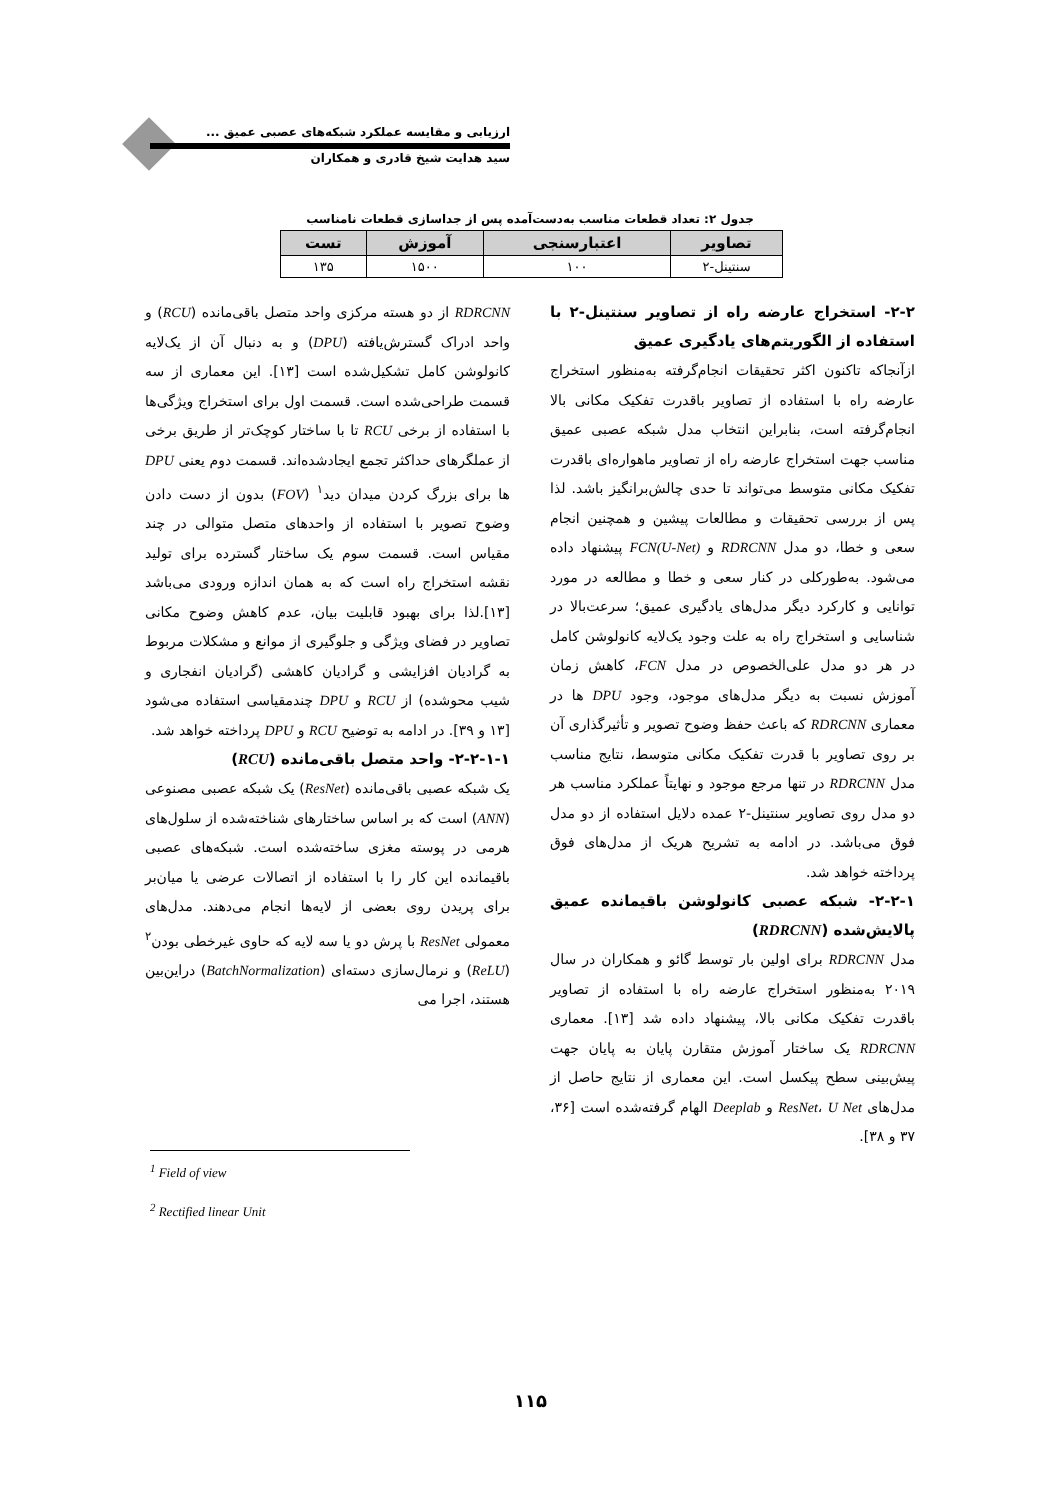ارزیابی و مقایسه عملکرد شبکه‌های عصبی عمیق ...
سید هدایت شیخ قادری و همکاران
جدول ۲: تعداد قطعات مناسب به‌دست‌آمده پس از جداسازی قطعات نامناسب
| تصاویر | اعتبارسنجی | آموزش | تست |
| --- | --- | --- | --- |
| سنتینل-۲ | ۱۰۰ | ۱۵۰۰ | ۱۳۵ |
۲-۲- استخراج عارضه راه از تصاویر سنتینل-۲ با استفاده از الگوریتم‌های یادگیری عمیق
ازآنجاکه تاکنون اکثر تحقیقات انجام‌گرفته به‌منظور استخراج عارضه راه با استفاده از تصاویر باقدرت تفکیک مکانی بالا انجام‌گرفته است، بنابراین انتخاب مدل شبکه عصبی عمیق مناسب جهت استخراج عارضه راه از تصاویر ماهواره‌ای باقدرت تفکیک مکانی متوسط می‌تواند تا حدی چالش‌برانگیز باشد. لذا پس از بررسی تحقیقات و مطالعات پیشین و همچنین انجام سعی و خطا، دو مدل RDRCNN و FCN(U-Net) پیشنهاد داده می‌شود. به‌طورکلی در کنار سعی و خطا و مطالعه در مورد توانایی و کارکرد دیگر مدل‌های یادگیری عمیق؛ سرعت‌بالا در شناسایی و استخراج راه به علت وجود یک‌لایه کانولوشن کامل در هر دو مدل علی‌الخصوص در مدل FCN، کاهش زمان آموزش نسبت به دیگر مدل‌های موجود، وجود DPU ها در معماری RDRCNN که باعث حفظ وضوح تصویر و تأثیرگذاری آن بر روی تصاویر با قدرت تفکیک مکانی متوسط، نتایج مناسب مدل RDRCNN در تنها مرجع موجود و نهایتاً عملکرد مناسب هر دو مدل روی تصاویر سنتینل-۲ عمده دلایل استفاده از دو مدل فوق می‌باشد. در ادامه به تشریح هریک از مدل‌های فوق پرداخته خواهد شد.
۲-۲-۱- شبکه عصبی کانولوشن باقیمانده عمیق پالایش‌شده (RDRCNN)
مدل RDRCNN برای اولین بار توسط گائو و همکاران در سال ۲۰۱۹ به‌منظور استخراج عارضه راه با استفاده از تصاویر باقدرت تفکیک مکانی بالا، پیشنهاد داده شد [۱۳]. معماری RDRCNN یک ساختار آموزش متقارن پایان به پایان جهت پیش‌بینی سطح پیکسل است. این معماری از نتایج حاصل از مدل‌های ResNet، U Net و Deeplab الهام گرفته‌شده است [۳۶، ۳۷ و ۳۸].
RDRCNN از دو هسته مرکزی واحد متصل باقی‌مانده (RCU) و واحد ادراک گسترش‌یافته (DPU) و به دنبال آن از یک‌لایه کانولوشن کامل تشکیل‌شده است [۱۳]. این معماری از سه قسمت طراحی‌شده است. قسمت اول برای استخراج ویژگی‌ها با استفاده از برخی RCU تا با ساختار کوچک‌تر از طریق برخی از عملگرهای حداکثر تجمع ایجادشده‌اند. قسمت دوم یعنی DPU ها برای بزرگ کردن میدان دید<sup>۱</sup> (FOV) بدون از دست دادن وضوح تصویر با استفاده از واحدهای متصل متوالی در چند مقیاس است. قسمت سوم یک ساختار گسترده برای تولید نقشه استخراج راه است که به همان اندازه ورودی می‌باشد [۱۳].لذا برای بهبود قابلیت بیان، عدم کاهش وضوح مکانی تصاویر در فضای ویژگی و جلوگیری از موانع و مشکلات مربوط به گرادیان افزایشی و گرادیان کاهشی (گرادیان انفجاری و شیب محوشده) از RCU و DPU چندمقیاسی استفاده می‌شود [۱۳ و ۳۹]. در ادامه به توضیح RCU و DPU پرداخته خواهد شد.
۲-۲-۱-۱- واحد متصل باقی‌مانده (RCU)
یک شبکه عصبی باقی‌مانده (ResNet) یک شبکه عصبی مصنوعی (ANN) است که بر اساس ساختارهای شناخته‌شده از سلول‌های هرمی در پوسته مغزی ساخته‌شده است. شبکه‌های عصبی باقیمانده این کار را با استفاده از اتصالات عرضی یا میان‌بر برای پریدن روی بعضی از لایه‌ها انجام می‌دهند. مدل‌های معمولی ResNet با پرش دو یا سه لایه که حاوی غیرخطی بودن<sup>۲</sup> (ReLU) و نرمال‌سازی دسته‌ای (BatchNormalization) دراین‌بین هستند، اجرا می
<sup>1</sup> Field of view
<sup>2</sup> Rectified linear Unit
۱۱۵